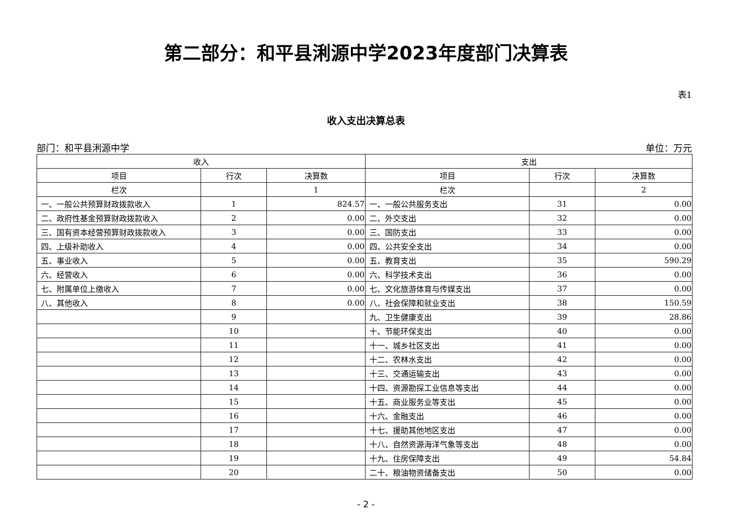第二部分：和平县浰源中学2023年度部门决算表
表1
收入支出决算总表
部门：和平县浰源中学 单位：万元
| 收入 | | | 支出 | | |
| --- | --- | --- | --- | --- | --- |
| 项目 | 行次 | 决算数 | 项目 | 行次 | 决算数 |
| 栏次 | | 1 | 栏次 | | 2 |
| 一、一般公共预算财政拨款收入 | 1 | 824.57 | 一、一般公共服务支出 | 31 | 0.00 |
| 二、政府性基金预算财政拨款收入 | 2 | 0.00 | 二、外交支出 | 32 | 0.00 |
| 三、国有资本经营预算财政拨款收入 | 3 | 0.00 | 三、国防支出 | 33 | 0.00 |
| 四、上级补助收入 | 4 | 0.00 | 四、公共安全支出 | 34 | 0.00 |
| 五、事业收入 | 5 | 0.00 | 五、教育支出 | 35 | 590.29 |
| 六、经营收入 | 6 | 0.00 | 六、科学技术支出 | 36 | 0.00 |
| 七、附属单位上缴收入 | 7 | 0.00 | 七、文化旅游体育与传媒支出 | 37 | 0.00 |
| 八、其他收入 | 8 | 0.00 | 八、社会保障和就业支出 | 38 | 150.59 |
| | 9 | | 九、卫生健康支出 | 39 | 28.86 |
| | 10 | | 十、节能环保支出 | 40 | 0.00 |
| | 11 | | 十一、城乡社区支出 | 41 | 0.00 |
| | 12 | | 十二、农林水支出 | 42 | 0.00 |
| | 13 | | 十三、交通运输支出 | 43 | 0.00 |
| | 14 | | 十四、资源勘探工业信息等支出 | 44 | 0.00 |
| | 15 | | 十五、商业服务业等支出 | 45 | 0.00 |
| | 16 | | 十六、金融支出 | 46 | 0.00 |
| | 17 | | 十七、援助其他地区支出 | 47 | 0.00 |
| | 18 | | 十八、自然资源海洋气象等支出 | 48 | 0.00 |
| | 19 | | 十九、住房保障支出 | 49 | 54.84 |
| | 20 | | 二十、粮油物资储备支出 | 50 | 0.00 |
- 2 -